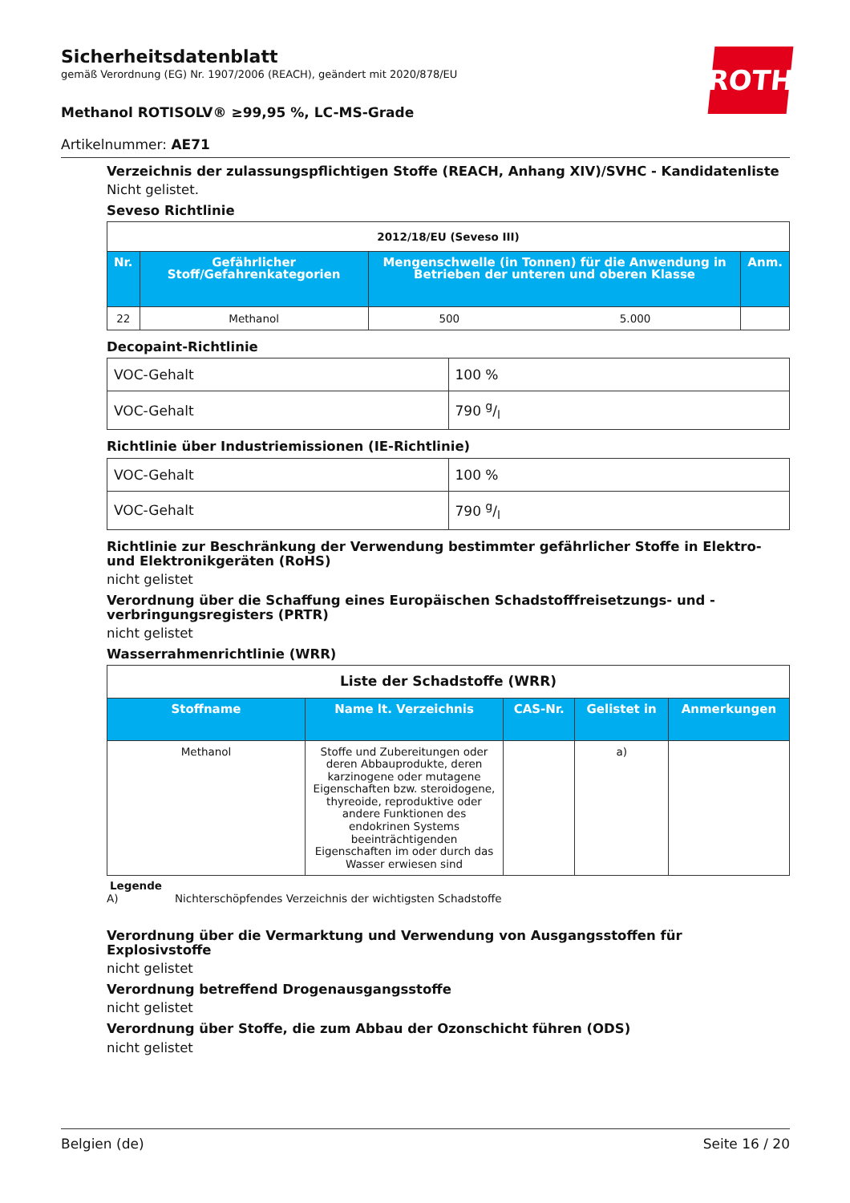ROTH
Sicherheitsdatenblatt
gemäß Verordnung (EG) Nr. 1907/2006 (REACH), geändert mit 2020/878/EU
Methanol ROTISOLV® ≥99,95 %, LC-MS-Grade
Artikelnummer: AE71
Verzeichnis der zulassungspflichtigen Stoffe (REACH, Anhang XIV)/SVHC - Kandidatenliste
Nicht gelistet.
Seveso Richtlinie
| 2012/18/EU (Seveso III) | | | | |
| Nr. | Gefährlicher Stoff/Gefahrenkategorien | Mengenschwelle (in Tonnen) für die Anwendung in Betrieben der unteren und oberen Klasse | | Anm. |
| 22 | Methanol | 500 | 5.000 | |
Decopaint-Richtlinie
| VOC-Gehalt | 100 % |
| VOC-Gehalt | 790 g/l |
Richtlinie über Industriemissionen (IE-Richtlinie)
| VOC-Gehalt | 100 % |
| VOC-Gehalt | 790 g/l |
Richtlinie zur Beschränkung der Verwendung bestimmter gefährlicher Stoffe in Elektro- und Elektronikgeräten (RoHS)
nicht gelistet
Verordnung über die Schaffung eines Europäischen Schadstofffreisetzungs- und -verbringungsregisters (PRTR)
nicht gelistet
Wasserrahmenrichtlinie (WRR)
| Liste der Schadstoffe (WRR) | | | | |
| Stoffname | Name lt. Verzeichnis | CAS-Nr. | Gelistet in | Anmerkungen |
| Methanol | Stoffe und Zubereitungen oder deren Abbauprodukte, deren karzinogene oder mutagene Eigenschaften bzw. steroidogene, thyreoide, reproduktive oder andere Funktionen des endokrinen Systems beeinträchtigenden Eigenschaften im oder durch das Wasser erwiesen sind | | a) | |
Legende
A) Nichterschöpfendes Verzeichnis der wichtigsten Schadstoffe
Verordnung über die Vermarktung und Verwendung von Ausgangsstoffen für Explosivstoffe
nicht gelistet
Verordnung betreffend Drogenausgangsstoffe
nicht gelistet
Verordnung über Stoffe, die zum Abbau der Ozonschicht führen (ODS)
nicht gelistet
Belgien (de) Seite 16 / 20